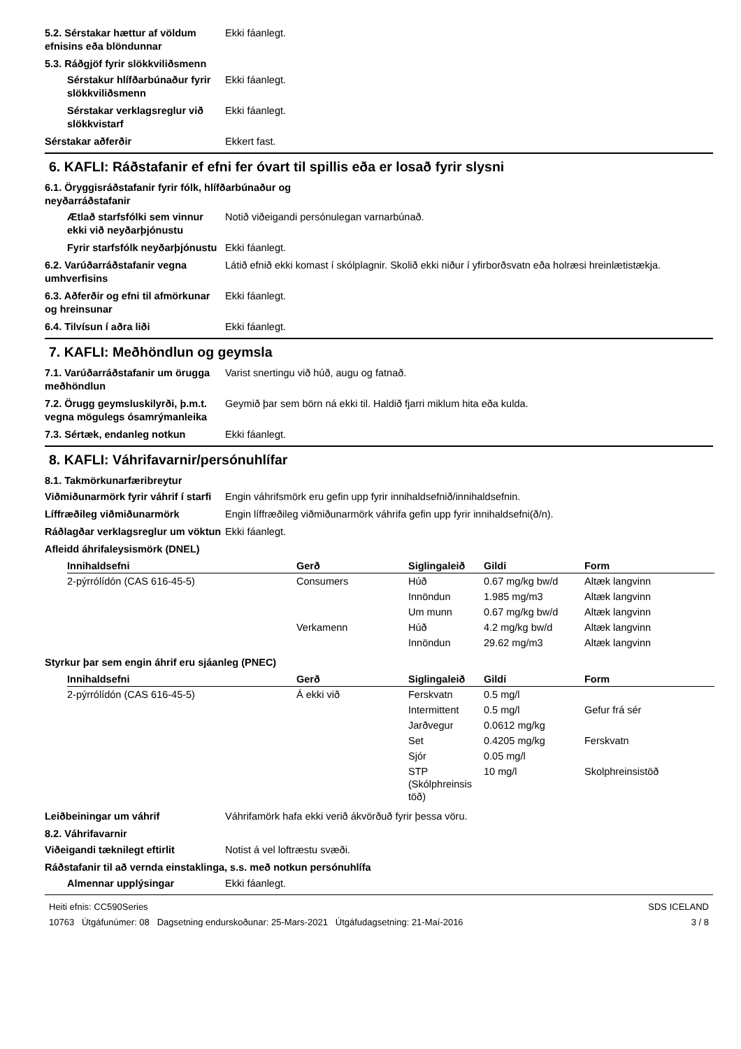5.2. Sérstakar hættur af völdum efnisins eða blöndunnar
Ekki fáanlegt.
5.3. Ráðgjöf fyrir slökkviliðsmenn
Sérstakur hlífðarbúnaður fyrir slökkviliðsmenn
Ekki fáanlegt.
Sérstakar verklagsreglur við slökkvistarf
Ekki fáanlegt.
Sérstakar aðferðir Ekkert fast.
6. KAFLI: Ráðstafanir ef efni fer óvart til spillis eða er losað fyrir slysni
6.1. Öryggisráðstafanir fyrir fólk, hlífðarbúnaður og
neyðarráðstafanir
Ætlað starfsfólki sem vinnur ekki við neyðarþjónustu
Notið viðeigandi persónulegan varnarbúnað.
Fyrir starfsfólk neyðarþjónustu
Ekki fáanlegt.
6.2. Varúðarráðstafanir vegna umhverfisins
Látið efnið ekki komast í skólplagnir. Skolið ekki niður í yfirborðsvatn eða holræsi hreinlætistækja.
6.3. Aðferðir og efni til afmörkunar og hreinsunar
Ekki fáanlegt.
6.4. Tilvísun í aðra liði Ekki fáanlegt.
7. KAFLI: Meðhöndlun og geymsla
7.1. Varúðarráðstafanir um örugga meðhöndlun
Varist snertingu við húð, augu og fatnað.
7.2. Örugg geymsluskilyrði, þ.m.t. vegna mögulegs ósamrýmanleika
Geymið þar sem börn ná ekki til. Haldið fjarri miklum hita eða kulda.
7.3. Sértæk, endanleg notkun Ekki fáanlegt.
8. KAFLI: Váhrifavarnir/persónuhlífar
8.1. Takmörkunarfæribreytur
Viðmiðunarmörk fyrir váhrif í starfi
Engin váhrifsmörk eru gefin upp fyrir innihaldsefnið/innihaldsefnin.
Líffræðileg viðmiðunarmörk Engin líffræðileg viðmiðunarmörk váhrifa gefin upp fyrir innihaldsefni(ð/n).
Ráðlagðar verklagsreglur um vöktun
Ekki fáanlegt.
Afleidd áhrifaleysismörk (DNEL)
| Innihaldsefni | Gerð | Siglingaleið | Gildi | Form |
| --- | --- | --- | --- | --- |
| 2-pýrrólídón (CAS 616-45-5) | Consumers | Húð | 0.67 mg/kg bw/d | Altæk langvinn |
| | | Innöndun | 1.985 mg/m3 | Altæk langvinn |
| | | Um munn | 0.67 mg/kg bw/d | Altæk langvinn |
| | Verkamenn | Húð | 4.2 mg/kg bw/d | Altæk langvinn |
| | | Innöndun | 29.62 mg/m3 | Altæk langvinn |
Styrkur þar sem engin áhrif eru sjáanleg (PNEC)
| Innihaldsefni | Gerð | Siglingaleið | Gildi | Form |
| --- | --- | --- | --- | --- |
| 2-pýrrólídón (CAS 616-45-5) | Á ekki við | Ferskvatn | 0.5 mg/l | |
| | | Intermittent | 0.5 mg/l | Gefur frá sér |
| | | Jarðvegur | 0.0612 mg/kg | |
| | | Set | 0.4205 mg/kg | Ferskvatn |
| | | Sjór | 0.05 mg/l | |
| | | STP (Skólphreinsis töð) | 10 mg/l | Skolphreinsistöð |
Leiðbeiningar um váhrif Váhrifamörk hafa ekki verið ákvörðuð fyrir þessa vöru.
8.2. Váhrifavarnir
Viðeigandi tæknilegt eftirlit Notist á vel loftræstu svæði.
Ráðstafanir til að vernda einstaklinga, s.s. með notkun persónuhlífa
Almennar upplýsingar Ekki fáanlegt.
Heiti efnis: CC590Series
10763 Útgáfunúmer: 08 Dagsetning endurskoðunar: 25-Mars-2021 Útgáfudagsetning: 21-Maí-2016
SDS ICELAND
3 / 8